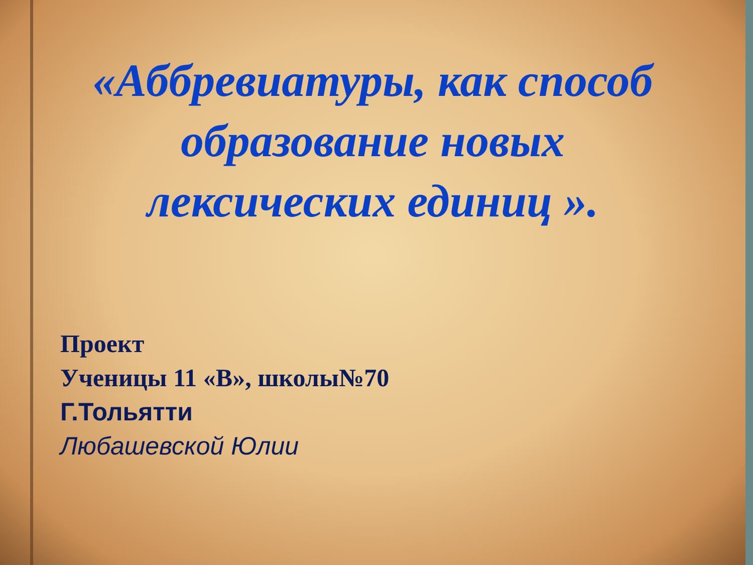«Аббревиатуры, как способ
образование новых
лексических единиц ».
Проект
Ученицы 11 «В», школы№70
Г.Тольятти
Любашевской Юлии